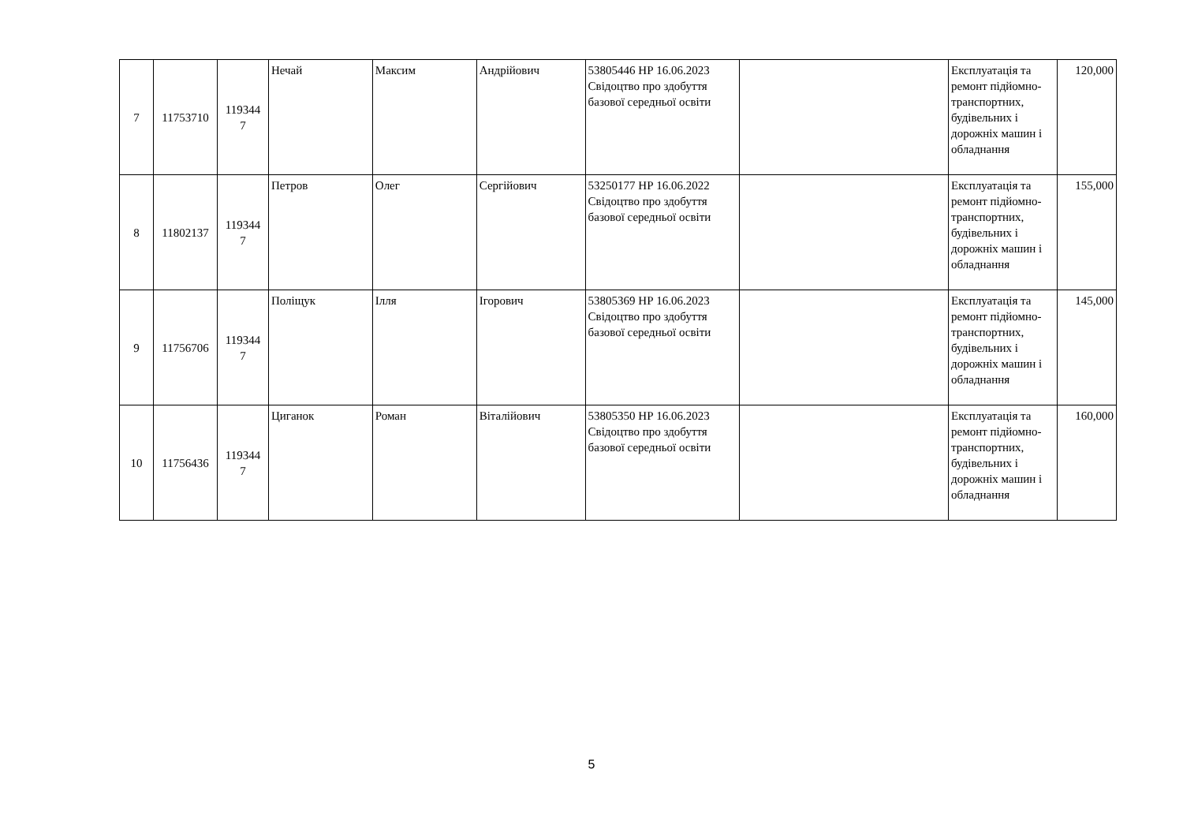| 7 | 11753710 | 119344 7 | Нечай | Максим | Андрійович | 53805446 НР 16.06.2023 Свідоцтво про здобуття базової середньої освіти | | Експлуатація та ремонт підйомно-транспортних, будівельних і дорожніх машин і обладнання | 120,000 |
| 8 | 11802137 | 119344 7 | Петров | Олег | Сергійович | 53250177 НР 16.06.2022 Свідоцтво про здобуття базової середньої освіти | | Експлуатація та ремонт підйомно-транспортних, будівельних і дорожніх машин і обладнання | 155,000 |
| 9 | 11756706 | 119344 7 | Поліщук | Ілля | Ігорович | 53805369 НР 16.06.2023 Свідоцтво про здобуття базової середньої освіти | | Експлуатація та ремонт підйомно-транспортних, будівельних і дорожніх машин і обладнання | 145,000 |
| 10 | 11756436 | 119344 7 | Циганок | Роман | Віталійович | 53805350 НР 16.06.2023 Свідоцтво про здобуття базової середньої освіти | | Експлуатація та ремонт підйомно-транспортних, будівельних і дорожніх машин і обладнання | 160,000 |
5